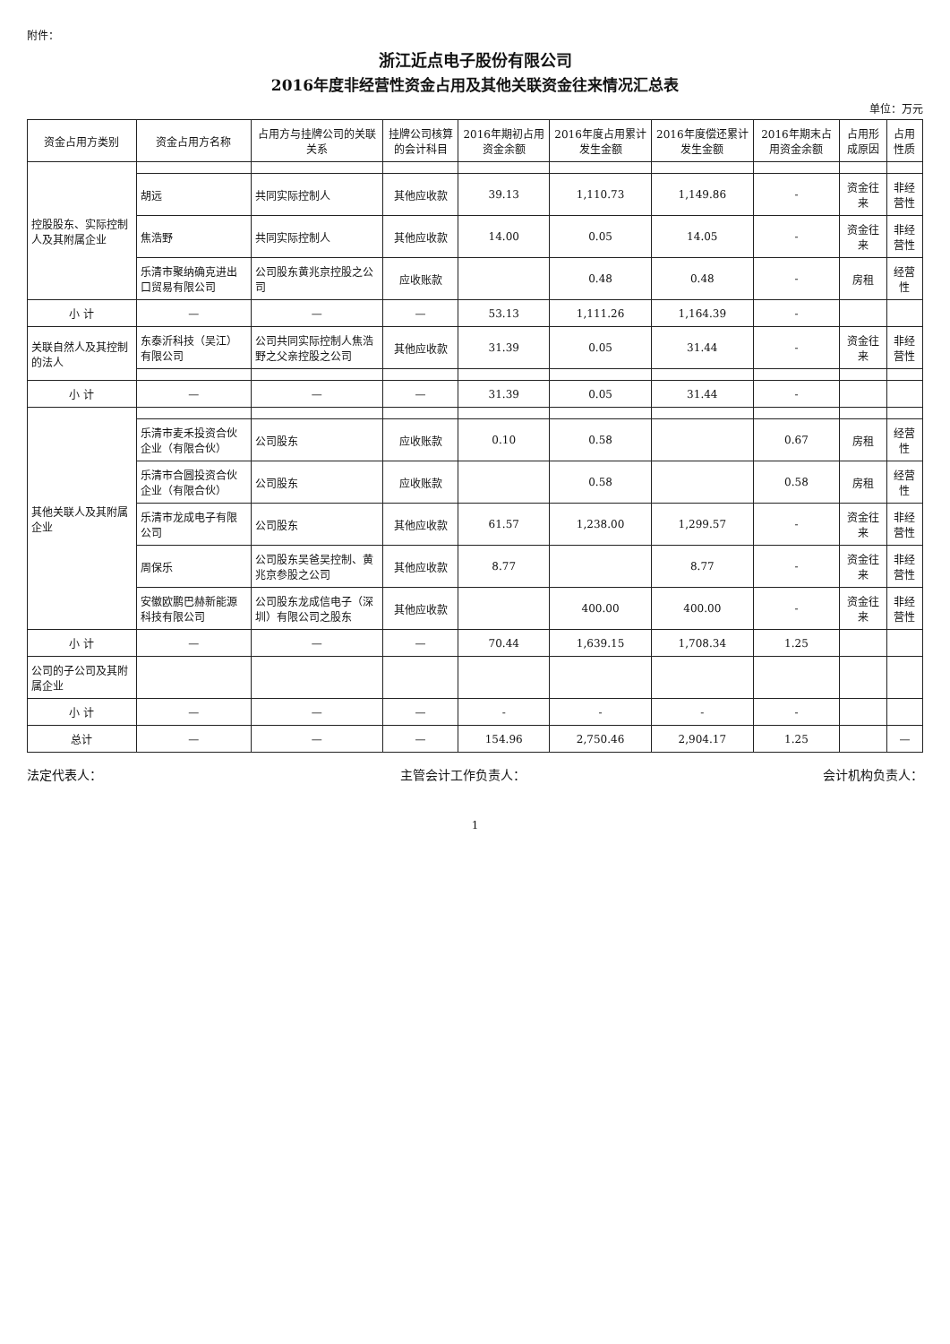附件：
浙江近点电子股份有限公司
2016年度非经营性资金占用及其他关联资金往来情况汇总表
单位：万元
| 资金占用方类别 | 资金占用方名称 | 占用方与挂牌公司的关联关系 | 挂牌公司核算的会计科目 | 2016年期初占用资金余额 | 2016年度占用累计发生金额 | 2016年度偿还累计发生金额 | 2016年期末占用资金余额 | 占用形成原因 | 占用性质 |
| --- | --- | --- | --- | --- | --- | --- | --- | --- | --- |
| 控股股东、实际控制人及其附属企业 | | | | | | | | | |
| | 胡远 | 共同实际控制人 | 其他应收款 | 39.13 | 1,110.73 | 1,149.86 | - | 资金往来 | 非经营性 |
| | 焦浩野 | 共同实际控制人 | 其他应收款 | 14.00 | 0.05 | 14.05 | - | 资金往来 | 非经营性 |
| | 乐清市聚纳确克进出口贸易有限公司 | 公司股东黄兆京控股之公司 | 应收账款 | | 0.48 | 0.48 | - | 房租 | 经营性 |
| 小 计 | — | — | — | 53.13 | 1,111.26 | 1,164.39 | - | | |
| 关联自然人及其控制的法人 | 东泰沂科技（吴江）有限公司 | 公司共同实际控制人焦浩野之父亲控股之公司 | 其他应收款 | 31.39 | 0.05 | 31.44 | - | 资金往来 | 非经营性 |
| 小 计 | — | — | — | 31.39 | 0.05 | 31.44 | - | | |
| 其他关联人及其附属企业 | | | | | | | | | |
| | 乐清市麦禾投资合伙企业（有限合伙） | 公司股东 | 应收账款 | 0.10 | 0.58 | | 0.67 | 房租 | 经营性 |
| | 乐清市合圆投资合伙企业（有限合伙） | 公司股东 | 应收账款 | | 0.58 | | 0.58 | 房租 | 经营性 |
| | 乐清市龙成电子有限公司 | 公司股东 | 其他应收款 | 61.57 | 1,238.00 | 1,299.57 | - | 资金往来 | 非经营性 |
| | 周保乐 | 公司股东吴爸吴控制、黄兆京参股之公司 | 其他应收款 | 8.77 | | 8.77 | - | 资金往来 | 非经营性 |
| | 安徽欧鹏巴赫新能源科技有限公司 | 公司股东龙成信电子（深圳）有限公司之股东 | 其他应收款 | | 400.00 | 400.00 | - | 资金往来 | 非经营性 |
| 小 计 | — | — | — | 70.44 | 1,639.15 | 1,708.34 | 1.25 | | |
| 公司的子公司及其附属企业 | | | | | | | | | |
| 小 计 | — | — | — | - | - | - | - | | |
| 总计 | — | — | — | 154.96 | 2,750.46 | 2,904.17 | 1.25 | | — |
法定代表人： 主管会计工作负责人： 会计机构负责人：
1